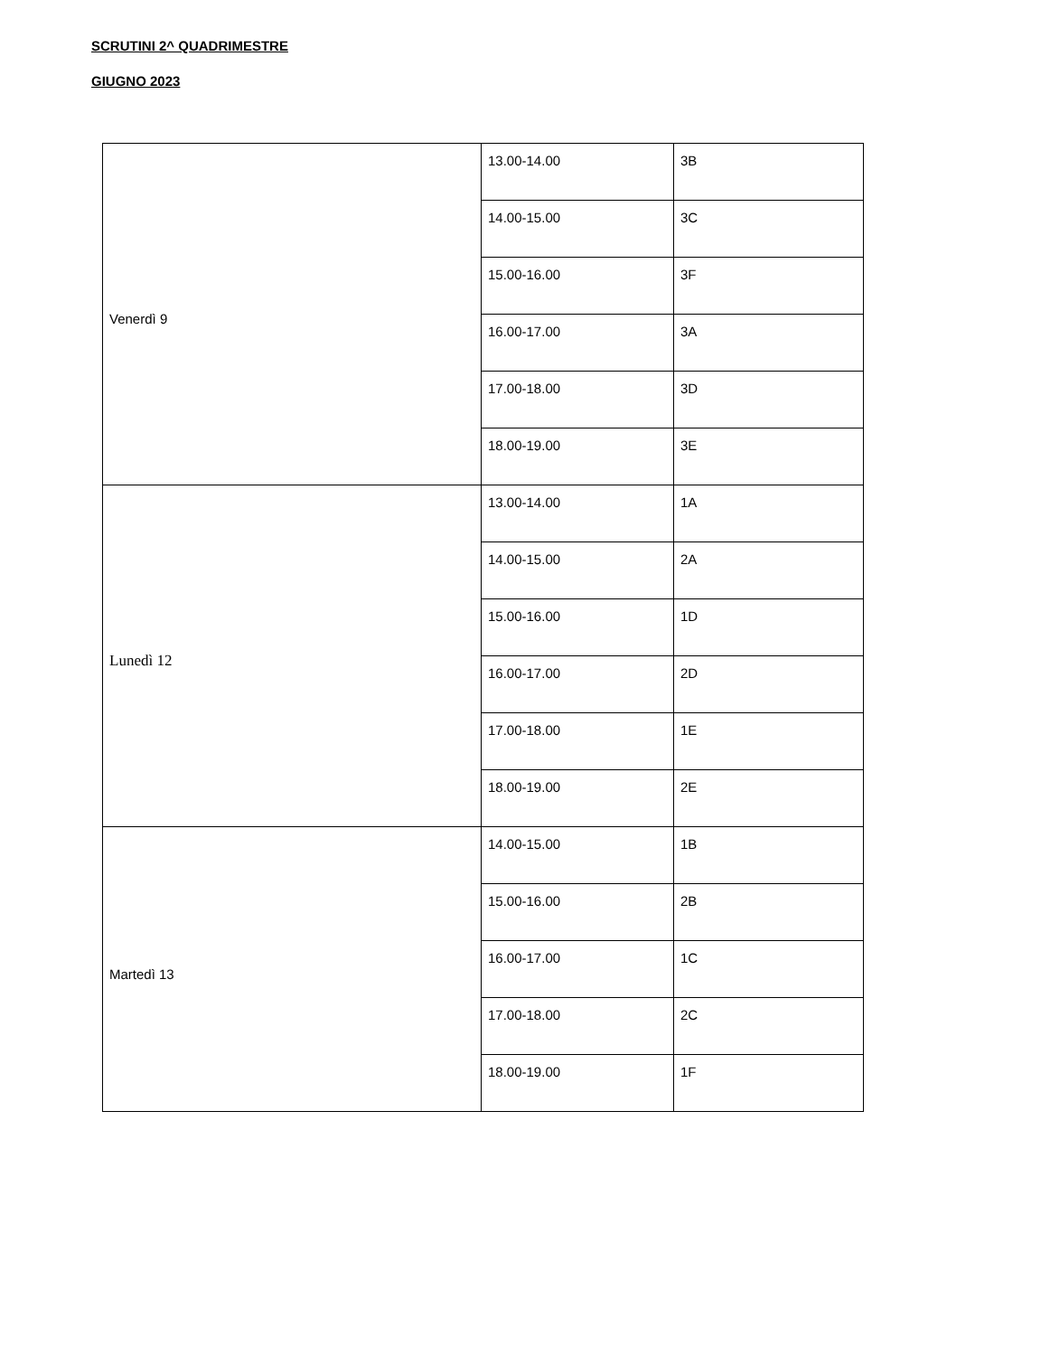SCRUTINI 2^ QUADRIMESTRE
GIUGNO 2023
| Venerdì 9 | 13.00-14.00 | 3B |
| | 14.00-15.00 | 3C |
| | 15.00-16.00 | 3F |
| | 16.00-17.00 | 3A |
| | 17.00-18.00 | 3D |
| | 18.00-19.00 | 3E |
| Lunedì 12 | 13.00-14.00 | 1A |
| | 14.00-15.00 | 2A |
| | 15.00-16.00 | 1D |
| | 16.00-17.00 | 2D |
| | 17.00-18.00 | 1E |
| | 18.00-19.00 | 2E |
| Martedì 13 | 14.00-15.00 | 1B |
| | 15.00-16.00 | 2B |
| | 16.00-17.00 | 1C |
| | 17.00-18.00 | 2C |
| | 18.00-19.00 | 1F |